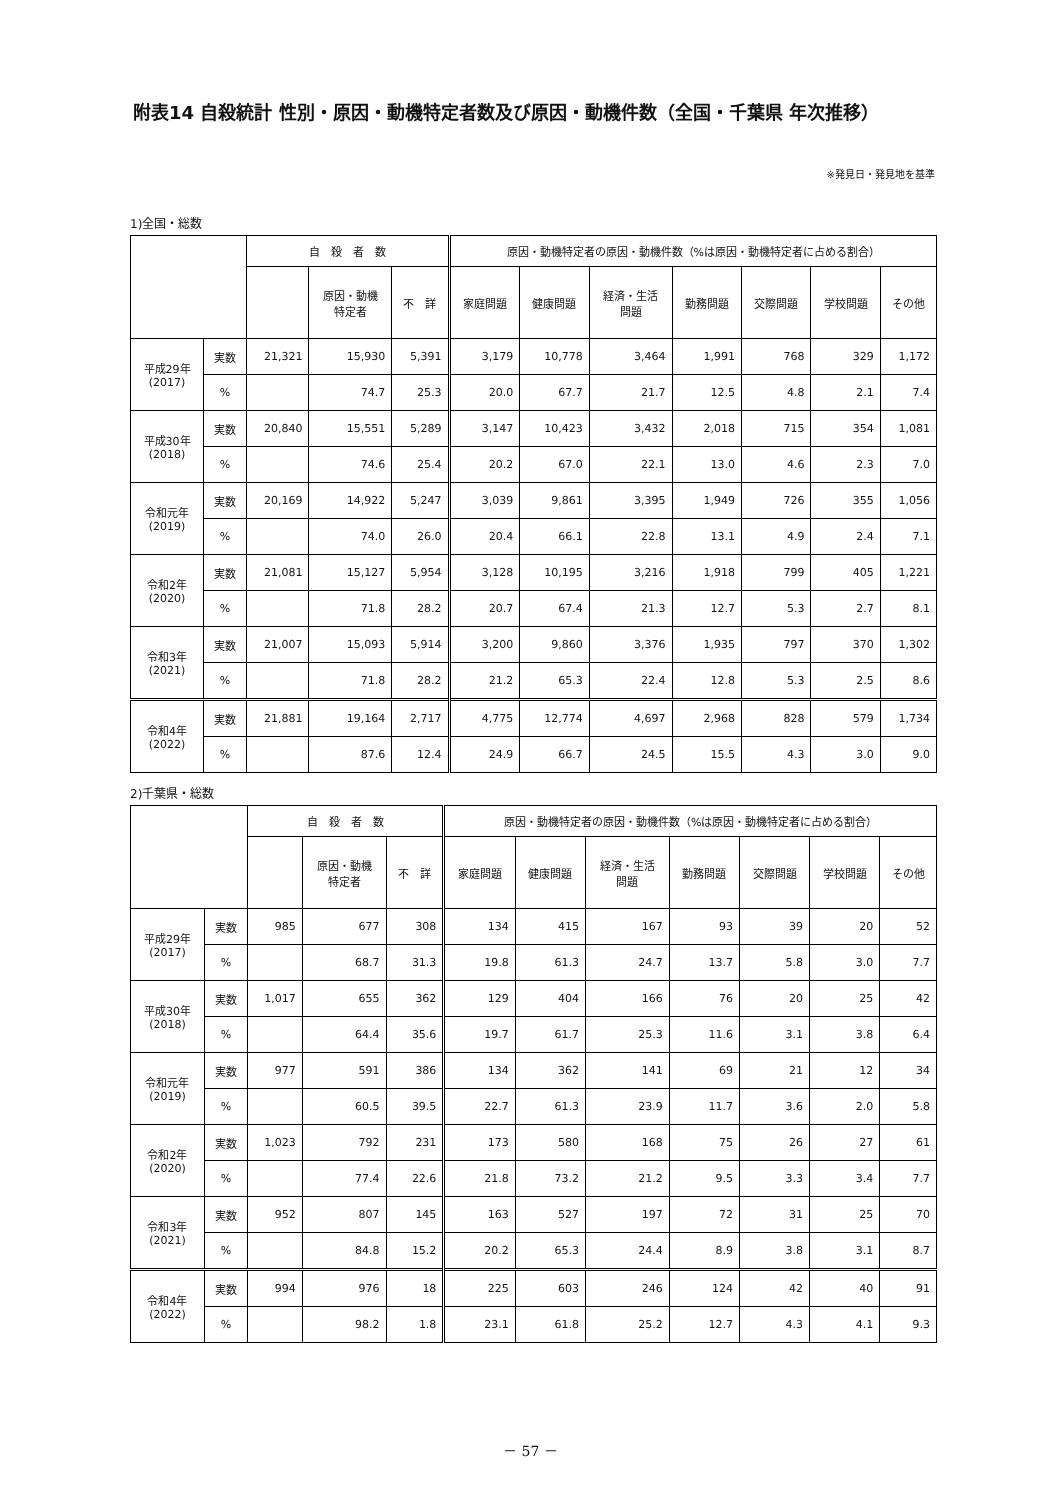附表14 自殺統計 性別・原因・動機特定者数及び原因・動機件数（全国・千葉県 年次推移）
※発見日・発見地を基準
1)全国・総数
| | | 自 殺 者 数 | | | 原因・動機特定者の原因・動機件数（%は原因・動機特定者に占める割合） | | | | | | |
| --- | --- | --- | --- | --- | --- | --- | --- | --- | --- | --- | --- |
| | | | 原因・動機 特定者 | 不 詳 | 家庭問題 | 健康問題 | 経済・生活 問題 | 勤務問題 | 交際問題 | 学校問題 | その他 |
| 平成29年 (2017) | 実数 | 21,321 | 15,930 | 5,391 | 3,179 | 10,778 | 3,464 | 1,991 | 768 | 329 | 1,172 |
| | % | | 74.7 | 25.3 | 20.0 | 67.7 | 21.7 | 12.5 | 4.8 | 2.1 | 7.4 |
| 平成30年 (2018) | 実数 | 20,840 | 15,551 | 5,289 | 3,147 | 10,423 | 3,432 | 2,018 | 715 | 354 | 1,081 |
| | % | | 74.6 | 25.4 | 20.2 | 67.0 | 22.1 | 13.0 | 4.6 | 2.3 | 7.0 |
| 令和元年 (2019) | 実数 | 20,169 | 14,922 | 5,247 | 3,039 | 9,861 | 3,395 | 1,949 | 726 | 355 | 1,056 |
| | % | | 74.0 | 26.0 | 20.4 | 66.1 | 22.8 | 13.1 | 4.9 | 2.4 | 7.1 |
| 令和2年 (2020) | 実数 | 21,081 | 15,127 | 5,954 | 3,128 | 10,195 | 3,216 | 1,918 | 799 | 405 | 1,221 |
| | % | | 71.8 | 28.2 | 20.7 | 67.4 | 21.3 | 12.7 | 5.3 | 2.7 | 8.1 |
| 令和3年 (2021) | 実数 | 21,007 | 15,093 | 5,914 | 3,200 | 9,860 | 3,376 | 1,935 | 797 | 370 | 1,302 |
| | % | | 71.8 | 28.2 | 21.2 | 65.3 | 22.4 | 12.8 | 5.3 | 2.5 | 8.6 |
| 令和4年 (2022) | 実数 | 21,881 | 19,164 | 2,717 | 4,775 | 12,774 | 4,697 | 2,968 | 828 | 579 | 1,734 |
| | % | | 87.6 | 12.4 | 24.9 | 66.7 | 24.5 | 15.5 | 4.3 | 3.0 | 9.0 |
2)千葉県・総数
| | | 自 殺 者 数 | | | 原因・動機特定者の原因・動機件数（%は原因・動機特定者に占める割合） | | | | | | |
| --- | --- | --- | --- | --- | --- | --- | --- | --- | --- | --- | --- |
| | | | 原因・動機 特定者 | 不 詳 | 家庭問題 | 健康問題 | 経済・生活 問題 | 勤務問題 | 交際問題 | 学校問題 | その他 |
| 平成29年 (2017) | 実数 | 985 | 677 | 308 | 134 | 415 | 167 | 93 | 39 | 20 | 52 |
| | % | | 68.7 | 31.3 | 19.8 | 61.3 | 24.7 | 13.7 | 5.8 | 3.0 | 7.7 |
| 平成30年 (2018) | 実数 | 1,017 | 655 | 362 | 129 | 404 | 166 | 76 | 20 | 25 | 42 |
| | % | | 64.4 | 35.6 | 19.7 | 61.7 | 25.3 | 11.6 | 3.1 | 3.8 | 6.4 |
| 令和元年 (2019) | 実数 | 977 | 591 | 386 | 134 | 362 | 141 | 69 | 21 | 12 | 34 |
| | % | | 60.5 | 39.5 | 22.7 | 61.3 | 23.9 | 11.7 | 3.6 | 2.0 | 5.8 |
| 令和2年 (2020) | 実数 | 1,023 | 792 | 231 | 173 | 580 | 168 | 75 | 26 | 27 | 61 |
| | % | | 77.4 | 22.6 | 21.8 | 73.2 | 21.2 | 9.5 | 3.3 | 3.4 | 7.7 |
| 令和3年 (2021) | 実数 | 952 | 807 | 145 | 163 | 527 | 197 | 72 | 31 | 25 | 70 |
| | % | | 84.8 | 15.2 | 20.2 | 65.3 | 24.4 | 8.9 | 3.8 | 3.1 | 8.7 |
| 令和4年 (2022) | 実数 | 994 | 976 | 18 | 225 | 603 | 246 | 124 | 42 | 40 | 91 |
| | % | | 98.2 | 1.8 | 23.1 | 61.8 | 25.2 | 12.7 | 4.3 | 4.1 | 9.3 |
－ 57 －